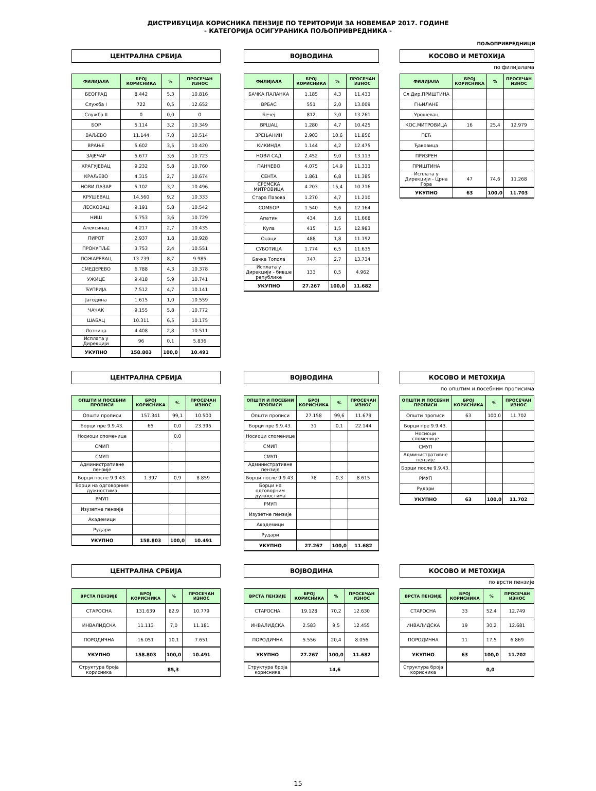ДИСТРИБУЦИЈА КОРИСНИКА ПЕНЗИЈЕ ПО ТЕРИТОРИЈИ ЗА НОВЕМБАР 2017. ГОДИНЕ
- КАТЕГОРИЈА ОСИГУРАНИКА ПОЉОПРИВРЕДНИКА -
ПОЉОПРИВРЕДНИЦИ
ЦЕНТРАЛНА СРБИЈА
| ФИЛИЈАЛА | БРОЈ КОРИСНИКА | % | ПРОСЕЧАН ИЗНОС |
| --- | --- | --- | --- |
| БЕОГРАД | 8.442 | 5,3 | 10.816 |
| Служба I | 722 | 0,5 | 12.652 |
| Служба II | 0 | 0,0 | 0 |
| БОР | 5.114 | 3,2 | 10.349 |
| ВАЉЕВО | 11.144 | 7,0 | 10.514 |
| ВРАЊЕ | 5.602 | 3,5 | 10.420 |
| ЗАЈЕЧАР | 5.677 | 3,6 | 10.723 |
| КРАГУЈЕВАЦ | 9.232 | 5,8 | 10.760 |
| КРАЉЕВО | 4.315 | 2,7 | 10.674 |
| НОВИ ПАЗАР | 5.102 | 3,2 | 10.496 |
| КРУШЕВАЦ | 14.560 | 9,2 | 10.333 |
| ЛЕСКОВАЦ | 9.191 | 5,8 | 10.542 |
| НИШ | 5.753 | 3,6 | 10.729 |
| Алексинац | 4.217 | 2,7 | 10.435 |
| ПИРОТ | 2.937 | 1,8 | 10.928 |
| ПРОКУПЉЕ | 3.753 | 2,4 | 10.551 |
| ПОЖАРЕВАЦ | 13.739 | 8,7 | 9.985 |
| СМЕДЕРЕВО | 6.788 | 4,3 | 10.378 |
| УЖИЦЕ | 9.418 | 5,9 | 10.741 |
| ЋУПРИЈА | 7.512 | 4,7 | 10.141 |
| Јагодина | 1.615 | 1,0 | 10.559 |
| ЧАЧАК | 9.155 | 5,8 | 10.772 |
| ШАБАЦ | 10.311 | 6,5 | 10.175 |
| Лозница | 4.408 | 2,8 | 10.511 |
| Исплата у Дирекцији | 96 | 0,1 | 5.836 |
| УКУПНО | 158.803 | 100,0 | 10.491 |
ВОЈВОДИНА
| ФИЛИЈАЛА | БРОЈ КОРИСНИКА | % | ПРОСЕЧАН ИЗНОС |
| --- | --- | --- | --- |
| БАЧКА ПАЛАНКА | 1.185 | 4,3 | 11.433 |
| ВРБАС | 551 | 2,0 | 13.009 |
| Бечеј | 812 | 3,0 | 13.261 |
| ВРШАЦ | 1.280 | 4,7 | 10.425 |
| ЗРЕЊАНИН | 2.903 | 10,6 | 11.856 |
| КИКИНДА | 1.144 | 4,2 | 12.475 |
| НОВИ САД | 2.452 | 9,0 | 13.113 |
| ПАНЧЕВО | 4.075 | 14,9 | 11.333 |
| СЕНТА | 1.861 | 6,8 | 11.385 |
| СРЕМСКА МИТРОВИЦА | 4.203 | 15,4 | 10.716 |
| Стара Пазова | 1.270 | 4,7 | 11.210 |
| СОМБОР | 1.540 | 5,6 | 12.164 |
| Апатин | 434 | 1,6 | 11.668 |
| Кула | 415 | 1,5 | 12.983 |
| Оџаци | 488 | 1,8 | 11.192 |
| СУБОТИЦА | 1.774 | 6,5 | 11.635 |
| Бачка Топола | 747 | 2,7 | 13.734 |
| Исплата у Дирекцији - бивше републике | 133 | 0,5 | 4.962 |
| УКУПНО | 27.267 | 100,0 | 11.682 |
КОСОВО И МЕТОХИЈА
по филијалама
| ФИЛИЈАЛА | БРОЈ КОРИСНИКА | % | ПРОСЕЧАН ИЗНОС |
| --- | --- | --- | --- |
| Сл.Дир.ПРИШТИНА | | | |
| ГЊИЛАНЕ | | | |
| Урошевац | | | |
| КОС.МИТРОВИЦА | 16 | 25,4 | 12.979 |
| ПЕЋ | | | |
| Ђаковица | | | |
| ПРИЗРЕН | | | |
| ПРИШТИНА | | | |
| Исплата у Дирекцији - Црна Гора | 47 | 74,6 | 11.268 |
| УКУПНО | 63 | 100,0 | 11.703 |
ЦЕНТРАЛНА СРБИЈА
| ОПШТИ И ПОСЕБНИ ПРОПИСИ | БРОЈ КОРИСНИКА | % | ПРОСЕЧАН ИЗНОС |
| --- | --- | --- | --- |
| Општи прописи | 157.341 | 99,1 | 10.500 |
| Борци пре 9.9.43. | 65 | 0,0 | 23.395 |
| Носиоци споменице | | 0,0 | |
| СМИП | | | |
| СМУП | | | |
| Административне пензије | | | |
| Борци после 9.9.43. | 1.397 | 0,9 | 8.859 |
| Борци на одговорним дужностима | | | |
| РМУП | | | |
| Изузетне пензије | | | |
| Академици | | | |
| Рудари | | | |
| УКУПНО | 158.803 | 100,0 | 10.491 |
ВОЈВОДИНА
| ОПШТИ И ПОСЕБНИ ПРОПИСИ | БРОЈ КОРИСНИКА | % | ПРОСЕЧАН ИЗНОС |
| --- | --- | --- | --- |
| Општи прописи | 27.158 | 99,6 | 11.679 |
| Борци пре 9.9.43. | 31 | 0,1 | 22.144 |
| Носиоци споменице | | | |
| СМИП | | | |
| СМУП | | | |
| Административне пензије | | | |
| Борци после 9.9.43. | 78 | 0,3 | 8.615 |
| Борци на одговорним дужностима | | | |
| РМУП | | | |
| Изузетне пензије | | | |
| Академици | | | |
| Рудари | | | |
| УКУПНО | 27.267 | 100,0 | 11.682 |
КОСОВО И МЕТОХИЈА
по општим и посебним прописима
| ОПШТИ И ПОСЕБНИ ПРОПИСИ | БРОЈ КОРИСНИКА | % | ПРОСЕЧАН ИЗНОС |
| --- | --- | --- | --- |
| Општи прописи | 63 | 100,0 | 11.702 |
| Борци пре 9.9.43. | | | |
| Носиоци споменице | | | |
| СМУП | | | |
| Административне пензије | | | |
| Борци после 9.9.43. | | | |
| РМУП | | | |
| Рудари | | | |
| УКУПНО | 63 | 100,0 | 11.702 |
ЦЕНТРАЛНА СРБИЈА
| ВРСТА ПЕНЗИЈЕ | БРОЈ КОРИСНИКА | % | ПРОСЕЧАН ИЗНОС |
| --- | --- | --- | --- |
| СТАРОСНА | 131.639 | 82,9 | 10.779 |
| ИНВАЛИДСКА | 11.113 | 7,0 | 11.181 |
| ПОРОДИЧНА | 16.051 | 10,1 | 7.651 |
| УКУПНО | 158.803 | 100,0 | 10.491 |
| Структура броја корисника | 85,3 | | |
ВОЈВОДИНА
| ВРСТА ПЕНЗИЈЕ | БРОЈ КОРИСНИКА | % | ПРОСЕЧАН ИЗНОС |
| --- | --- | --- | --- |
| СТАРОСНА | 19.128 | 70,2 | 12.630 |
| ИНВАЛИДСКА | 2.583 | 9,5 | 12.455 |
| ПОРОДИЧНА | 5.556 | 20,4 | 8.056 |
| УКУПНО | 27.267 | 100,0 | 11.682 |
| Структура броја корисника | 14,6 | | |
КОСОВО И МЕТОХИЈА
по врсти пензије
| ВРСТА ПЕНЗИЈЕ | БРОЈ КОРИСНИКА | % | ПРОСЕЧАН ИЗНОС |
| --- | --- | --- | --- |
| СТАРОСНА | 33 | 52,4 | 12.749 |
| ИНВАЛИДСКА | 19 | 30,2 | 12.681 |
| ПОРОДИЧНА | 11 | 17,5 | 6.869 |
| УКУПНО | 63 | 100,0 | 11.702 |
| Структура броја корисника | 0,0 | | |
15